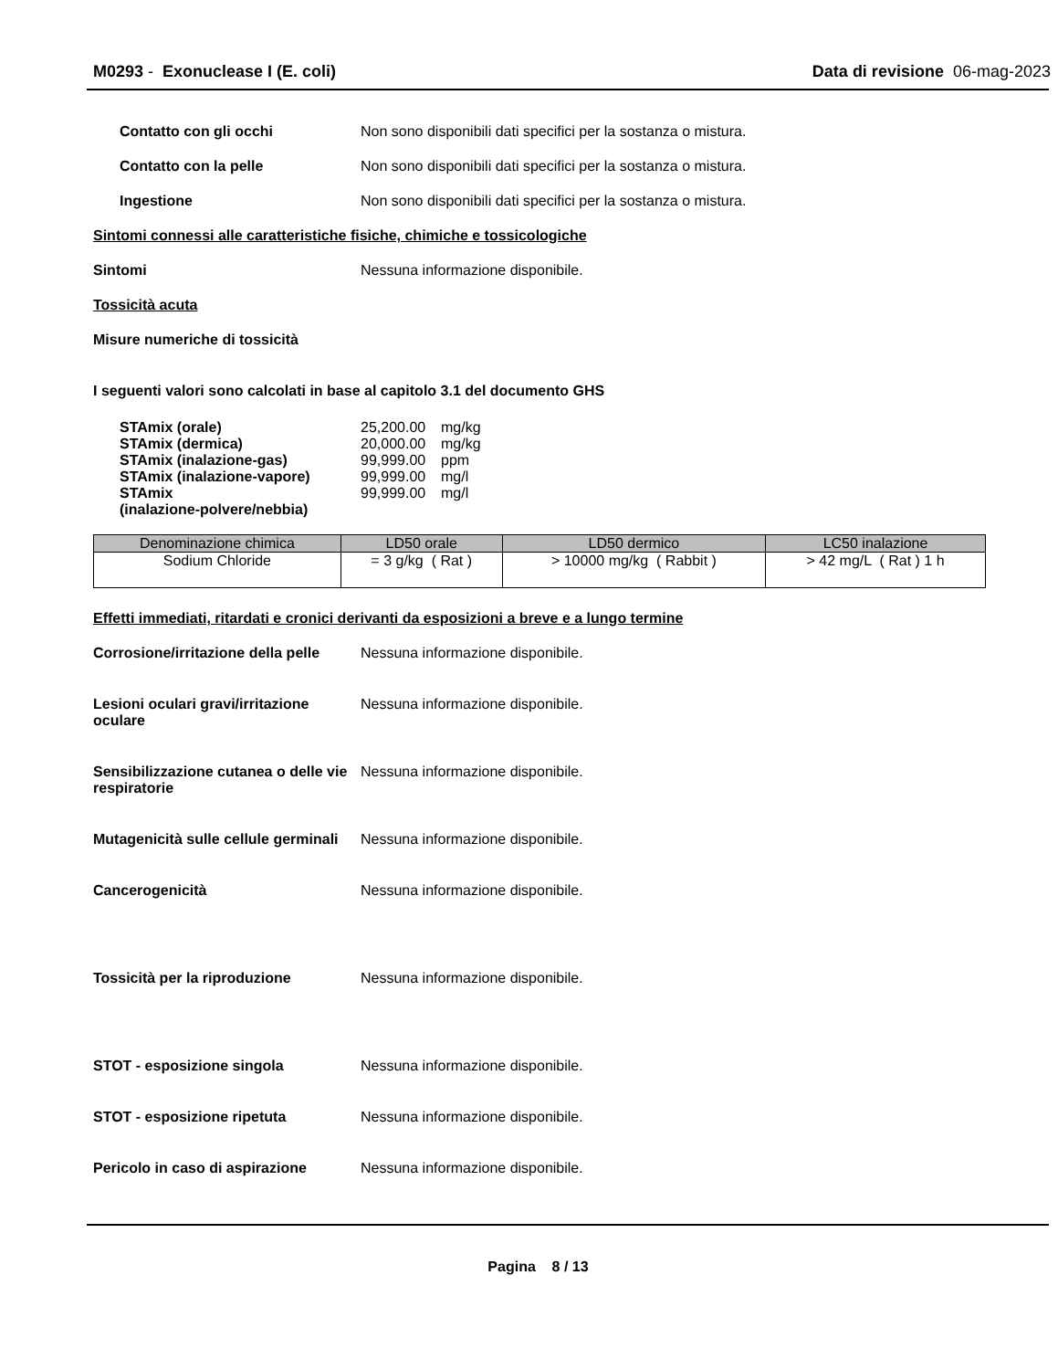M0293 - Exonuclease I (E. coli)
Data di revisione 06-mag-2023
Contatto con gli occhi Non sono disponibili dati specifici per la sostanza o mistura.
Contatto con la pelle Non sono disponibili dati specifici per la sostanza o mistura.
Ingestione Non sono disponibili dati specifici per la sostanza o mistura.
Sintomi connessi alle caratteristiche fisiche, chimiche e tossicologiche
Sintomi Nessuna informazione disponibile.
Tossicità acuta
Misure numeriche di tossicità
I seguenti valori sono calcolati in base al capitolo 3.1 del documento GHS
STAmix (orale) 25,200.00 mg/kg
STAmix (dermica) 20,000.00 mg/kg
STAmix (inalazione-gas) 99,999.00 ppm
STAmix (inalazione-vapore) 99,999.00 mg/l
STAmix
(inalazione-polvere/nebbia)
99,999.00 mg/l
| Denominazione chimica | LD50 orale | LD50 dermico | LC50 inalazione |
| --- | --- | --- | --- |
| Sodium Chloride | = 3 g/kg ( Rat ) | > 10000 mg/kg ( Rabbit ) | > 42 mg/L ( Rat ) 1 h |
Effetti immediati, ritardati e cronici derivanti da esposizioni a breve e a lungo termine
Corrosione/irritazione della pelle
Nessuna informazione disponibile.
Lesioni oculari gravi/irritazione oculare
Nessuna informazione disponibile.
Sensibilizzazione cutanea o delle vie respiratorie
Nessuna informazione disponibile.
Mutagenicità sulle cellule germinali
Nessuna informazione disponibile.
Cancerogenicità Nessuna informazione disponibile.
Tossicità per la riproduzione Nessuna informazione disponibile.
STOT - esposizione singola Nessuna informazione disponibile.
STOT - esposizione ripetuta Nessuna informazione disponibile.
Pericolo in caso di aspirazione
Nessuna informazione disponibile.
Pagina 8 / 13